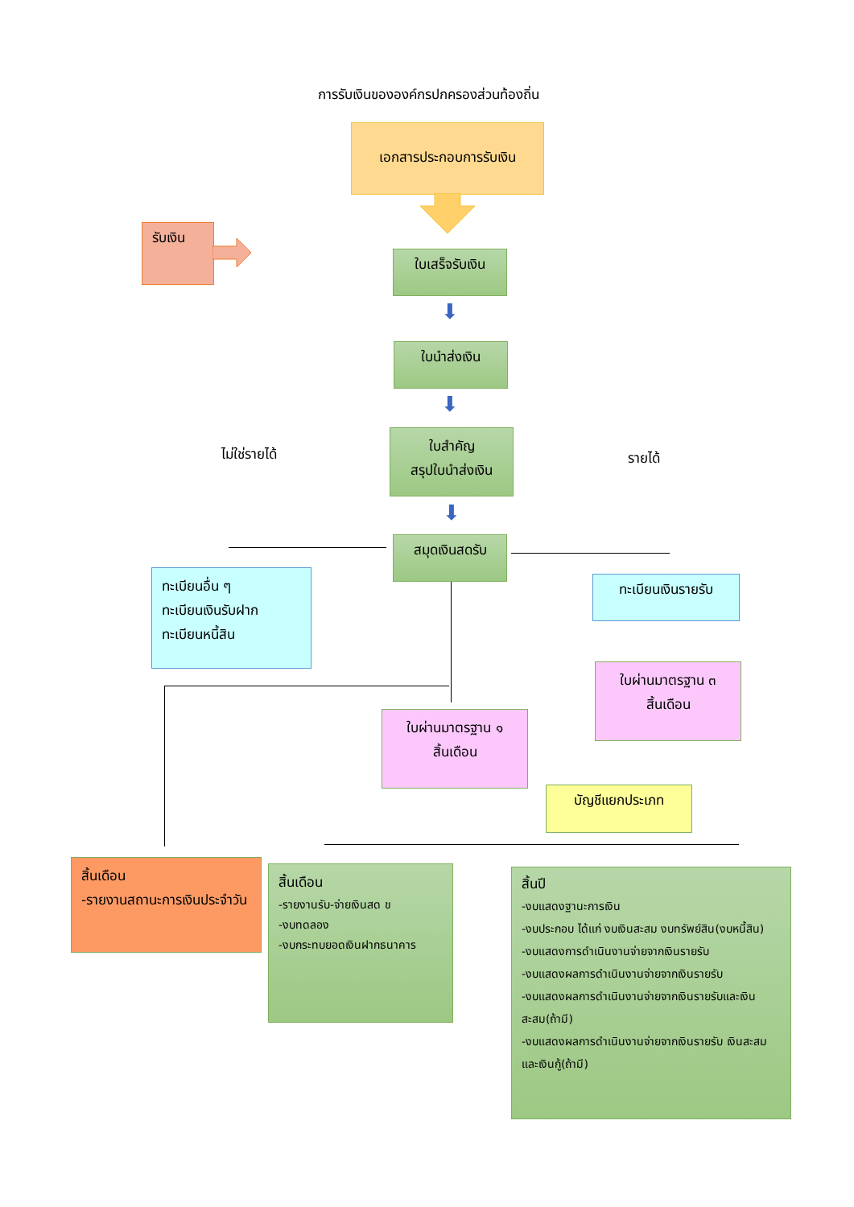การรับเงินขององค์กรปกครองส่วนท้องถิ่น
เอกสารประกอบการรับเงิน
รับเงิน
ใบเสร็จรับเงิน
⬇
ใบนำส่งเงิน
⬇
ใบสำคัญ
สรุปใบนำส่งเงิน
ไม่ใช่รายได้ รายได้
⬇
สมุดเงินสดรับ
ทะเบียนอื่น ๆ
ทะเบียนเงินรับฝาก
ทะเบียนหนี้สิน
ทะเบียนเงินรายรับ
ใบผ่านมาตรฐาน ๓
สิ้นเดือน
ใบผ่านมาตรฐาน ๑
สิ้นเดือน
บัญชีแยกประเภท
สิ้นเดือน
-รายงานสถานะการเงินประจำวัน
สิ้นเดือน
-รายงานรับ-จ่ายเงินสด ข
-งบทดลอง
-งบกระทบยอดเงินฝากธนาคาร
สิ้นปี
-งบแสดงฐานะการเงิน
-งบประกอบ ได้แก่ งบเงินสะสม งบทรัพย์สิน(งบหนี้สิน)
-งบแสดงการดำเนินงานจ่ายจากเงินรายรับ
-งบแสดงผลการดำเนินงานจ่ายจากเงินรายรับ
-งบแสดงผลการดำเนินงานจ่ายจากเงินรายรับและเงินสะสม(ถ้ามี)
-งบแสดงผลการดำเนินงานจ่ายจากเงินรายรับ เงินสะสมและเงินกู้(ถ้ามี)